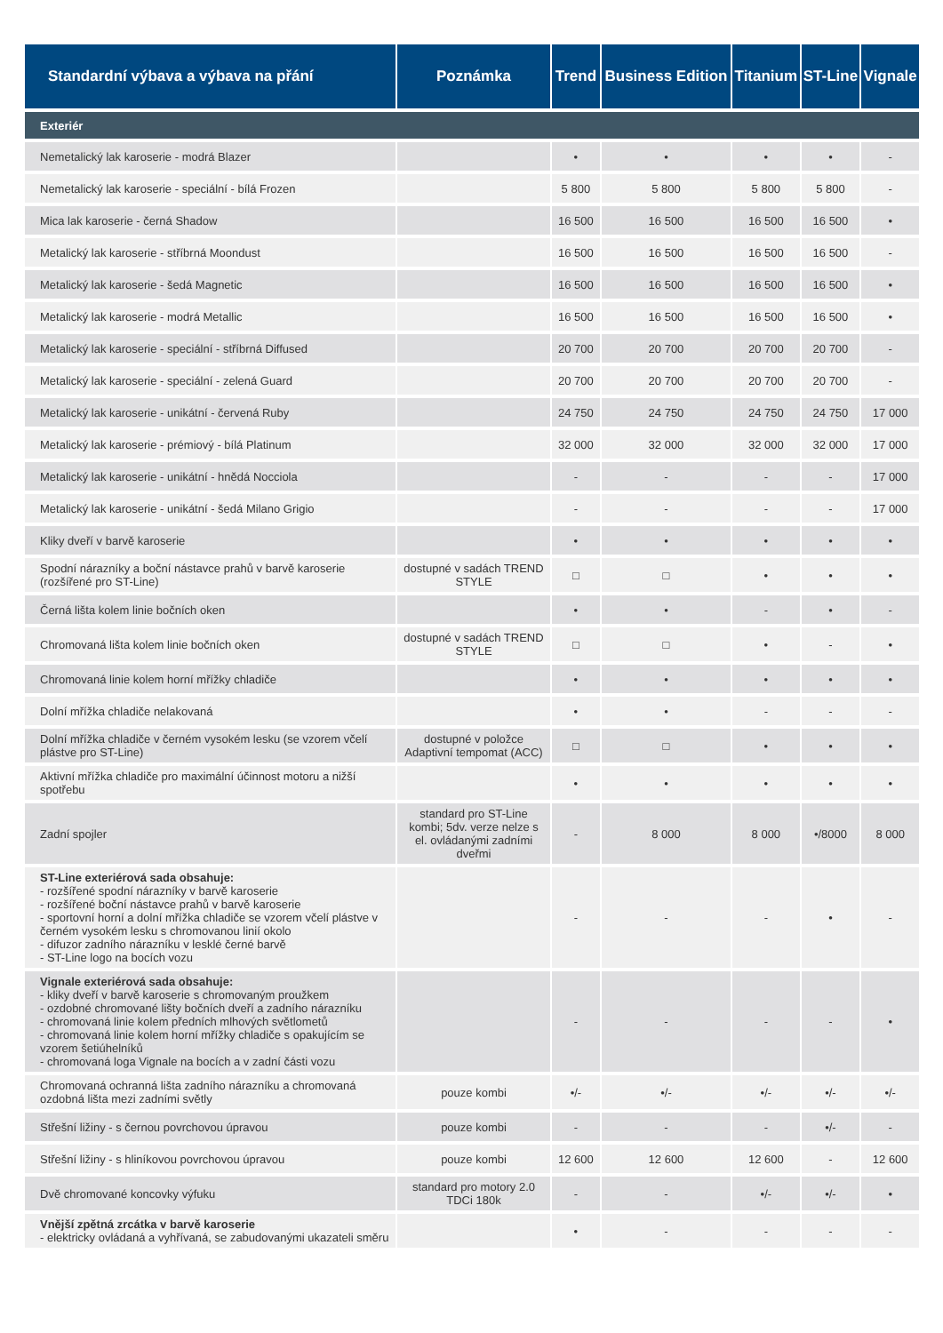| Standardní výbava a výbava na přání | Poznámka | Trend | Business Edition | Titanium | ST-Line | Vignale |
| --- | --- | --- | --- | --- | --- | --- |
| Exteriér | | | | | | |
| Nemetalický lak karoserie - modrá Blazer | | • | • | • | • | - |
| Nemetalický lak karoserie - speciální - bílá Frozen | | 5 800 | 5 800 | 5 800 | 5 800 | - |
| Mica lak karoserie - černá Shadow | | 16 500 | 16 500 | 16 500 | 16 500 | • |
| Metalický lak karoserie - stříbrná Moondust | | 16 500 | 16 500 | 16 500 | 16 500 | - |
| Metalický lak karoserie - šedá Magnetic | | 16 500 | 16 500 | 16 500 | 16 500 | • |
| Metalický lak karoserie - modrá Metallic | | 16 500 | 16 500 | 16 500 | 16 500 | • |
| Metalický lak karoserie - speciální - stříbrná Diffused | | 20 700 | 20 700 | 20 700 | 20 700 | - |
| Metalický lak karoserie - speciální - zelená Guard | | 20 700 | 20 700 | 20 700 | 20 700 | - |
| Metalický lak karoserie - unikátní - červená Ruby | | 24 750 | 24 750 | 24 750 | 24 750 | 17 000 |
| Metalický lak karoserie - prémiový - bílá Platinum | | 32 000 | 32 000 | 32 000 | 32 000 | 17 000 |
| Metalický lak karoserie - unikátní - hnědá Nocciola | | - | - | - | - | 17 000 |
| Metalický lak karoserie - unikátní - šedá Milano Grigio | | - | - | - | - | 17 000 |
| Kliky dveří v barvě karoserie | | • | • | • | • | • |
| Spodní nárazníky a boční nástavce prahů v barvě karoserie (rozšířené pro ST-Line) | dostupné v sadách TREND STYLE | □ | □ | • | • | • |
| Černá lišta kolem linie bočních oken | | • | • | - | • | - |
| Chromovaná lišta kolem linie bočních oken | dostupné v sadách TREND STYLE | □ | □ | • | - | • |
| Chromovaná linie kolem horní mřížky chladiče | | • | • | • | • | • |
| Dolní mřížka chladiče nelakovaná | | • | • | - | - | - |
| Dolní mřížka chladiče v černém vysokém lesku (se vzorem včelí plástve pro ST-Line) | dostupné v položce Adaptivní tempomat (ACC) | □ | □ | • | • | • |
| Aktivní mřížka chladiče pro maximální účinnost motoru a nižší spotřebu | | • | • | • | • | • |
| Zadní spojler | standard pro ST-Line kombi; 5dv. verze nelze s el. ovládanými zadními dveřmi | - | 8 000 | 8 000 | •/8000 | 8 000 |
| ST-Line exteriérová sada obsahuje: - rozšířené spodní nárazníky v barvě karoserie - rozšířené boční nástavce prahů v barvě karoserie - sportovní horní a dolní mřížka chladiče se vzorem včelí plástve v černém vysokém lesku s chromovanou linií okolo - difuzor zadního nárazníku v lesklé černé barvě - ST-Line logo na bocích vozu | | - | - | - | • | - |
| Vignale exteriérová sada obsahuje: - kliky dveří v barvě karoserie s chromovaným proužkem - ozdobné chromované lišty bočních dveří a zadního nárazníku - chromovaná linie kolem předních mlhových světlometů - chromovaná linie kolem horní mřížky chladiče s opakujícím se vzorem šetiúhelníků - chromovaná loga Vignale na bocích a v zadní části vozu | | - | - | - | - | • |
| Chromovaná ochranná lišta zadního nárazníku a chromovaná ozdobná lišta mezi zadními světly | pouze kombi | •/- | •/- | •/- | •/- | •/- |
| Střešní ližiny - s černou povrchovou úpravou | pouze kombi | - | - | - | •/- | - |
| Střešní ližiny - s hliníkovou povrchovou úpravou | pouze kombi | 12 600 | 12 600 | 12 600 | - | 12 600 |
| Dvě chromované koncovky výfuku | standard pro motory 2.0 TDCi 180k | - | - | •/- | •/- | • |
| Vnější zpětná zrcátka v barvě karoserie - elektricky ovládaná a vyhřívaná, se zabudovanými ukazateli směru | | • | - | - | - | - |